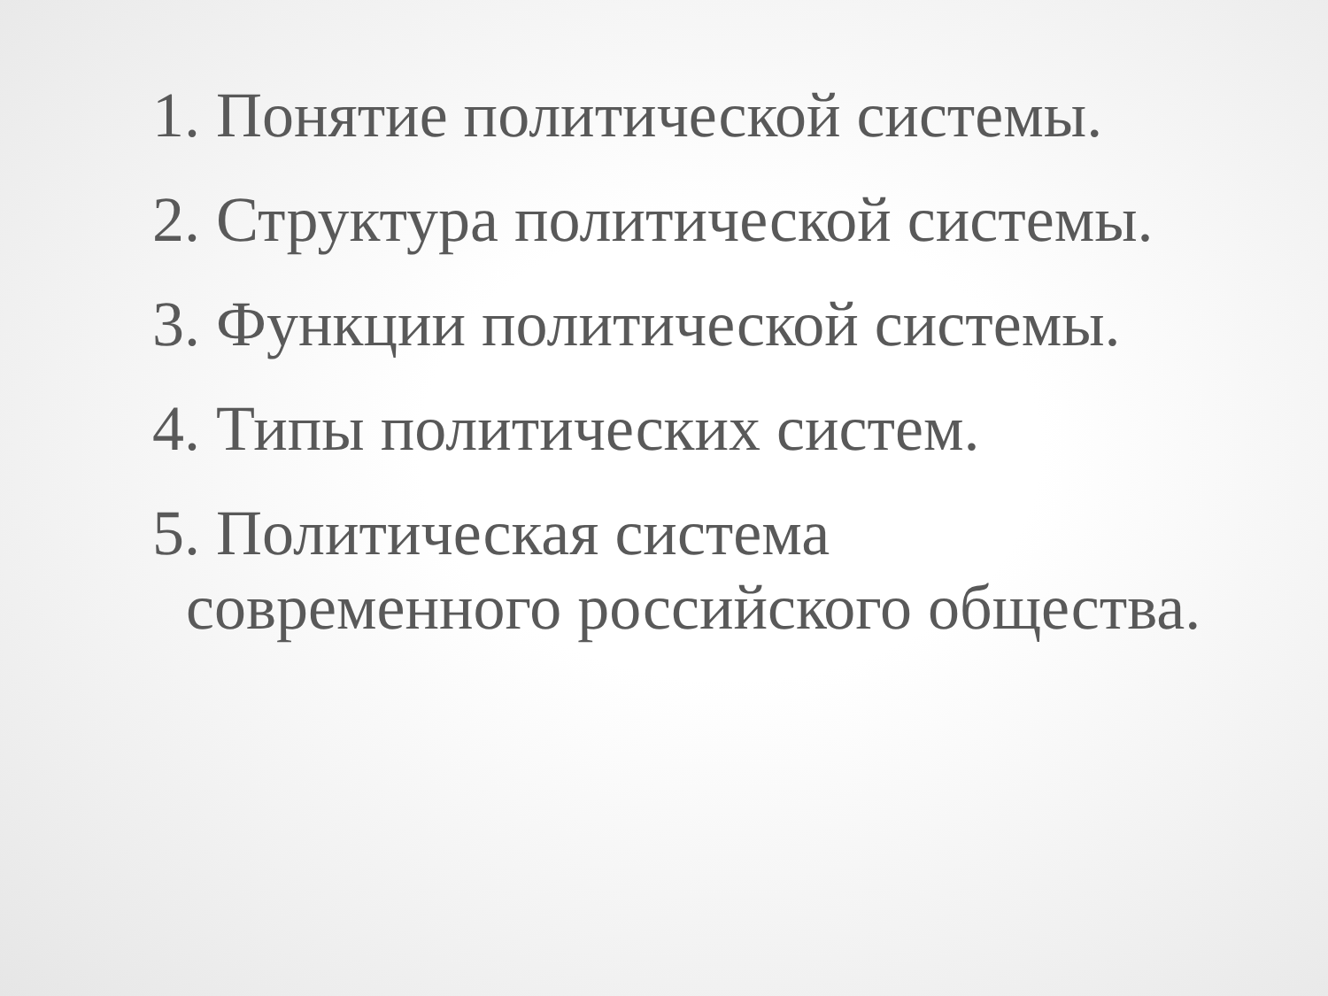1. Понятие политической системы.
2. Структура политической системы.
3. Функции политической системы.
4. Типы политических систем.
5. Политическая система современного российского общества.